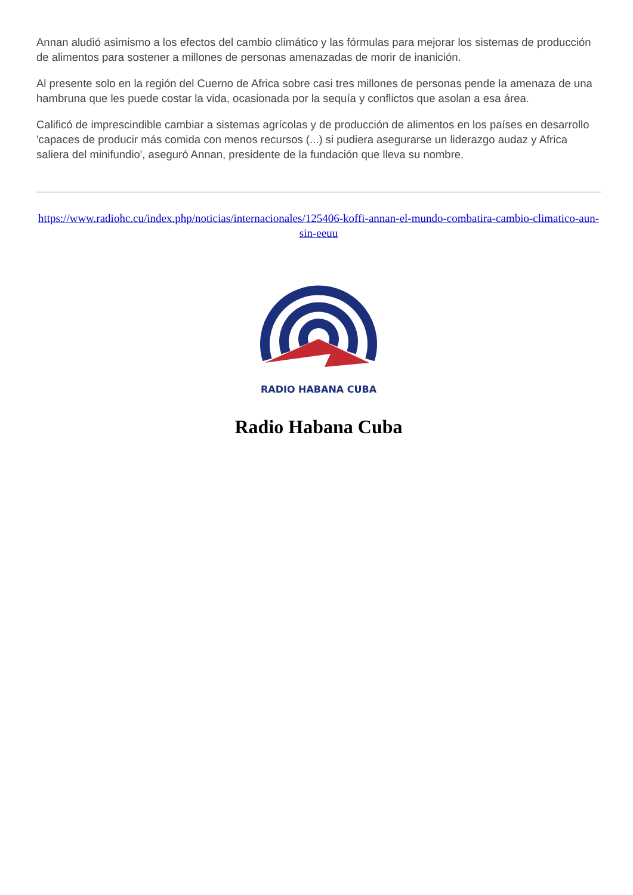Annan aludió asimismo a los efectos del cambio climático y las fórmulas para mejorar los sistemas de producción de alimentos para sostener a millones de personas amenazadas de morir de inanición.
Al presente solo en la región del Cuerno de Africa sobre casi tres millones de personas pende la amenaza de una hambruna que les puede costar la vida, ocasionada por la sequía y conflictos que asolan a esa área.
Calificó de imprescindible cambiar a sistemas agrícolas y de producción de alimentos en los países en desarrollo 'capaces de producir más comida con menos recursos (...) si pudiera asegurarse un liderazgo audaz y Africa saliera del minifundio', aseguró Annan, presidente de la fundación que lleva su nombre.
https://www.radiohc.cu/index.php/noticias/internacionales/125406-koffi-annan-el-mundo-combatira-cambio-climatico-aun-sin-eeuu
RADIO HABANA CUBA
Radio Habana Cuba